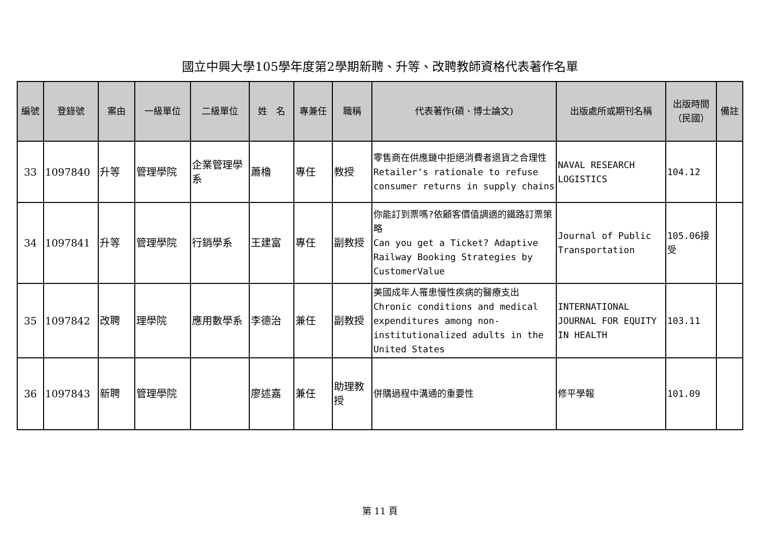國立中興大學105學年度第2學期新聘、升等、改聘教師資格代表著作名單
| 編號 | 登錄號 | 案由 | 一級單位 | 二級單位 | 姓 名 | 專兼任 | 職稱 | 代表著作(碩、博士論文) | 出版處所或期刊名稱 | 出版時間（民國） | 備註 |
| --- | --- | --- | --- | --- | --- | --- | --- | --- | --- | --- | --- |
| 33 | 1097840 | 升等 | 管理學院 | 企業管理學系 | 蕭櫓 | 專任 | 教授 | 零售商在供應鏈中拒絕消費者退貨之合理性 Retailer's rationale to refuse consumer returns in supply chains | NAVAL RESEARCH LOGISTICS | 104.12 | |
| 34 | 1097841 | 升等 | 管理學院 | 行銷學系 | 王建富 | 專任 | 副教授 | 你能訂到票嗎?依顧客價值調適的鐵路訂票策略 Can you get a Ticket? Adaptive Railway Booking Strategies by CustomerValue | Journal of Public Transportation | 105.06接受 | |
| 35 | 1097842 | 改聘 | 理學院 | 應用數學系 | 李德治 | 兼任 | 副教授 | 美國成年人罹患慢性疾病的醫療支出 Chronic conditions and medical expenditures among non-institutionalized adults in the United States | INTERNATIONAL JOURNAL FOR EQUITY IN HEALTH | 103.11 | |
| 36 | 1097843 | 新聘 | 管理學院 | | 廖述嘉 | 兼任 | 助理教授 | 併購過程中溝通的重要性 | 修平學報 | 101.09 | |
第 11 頁